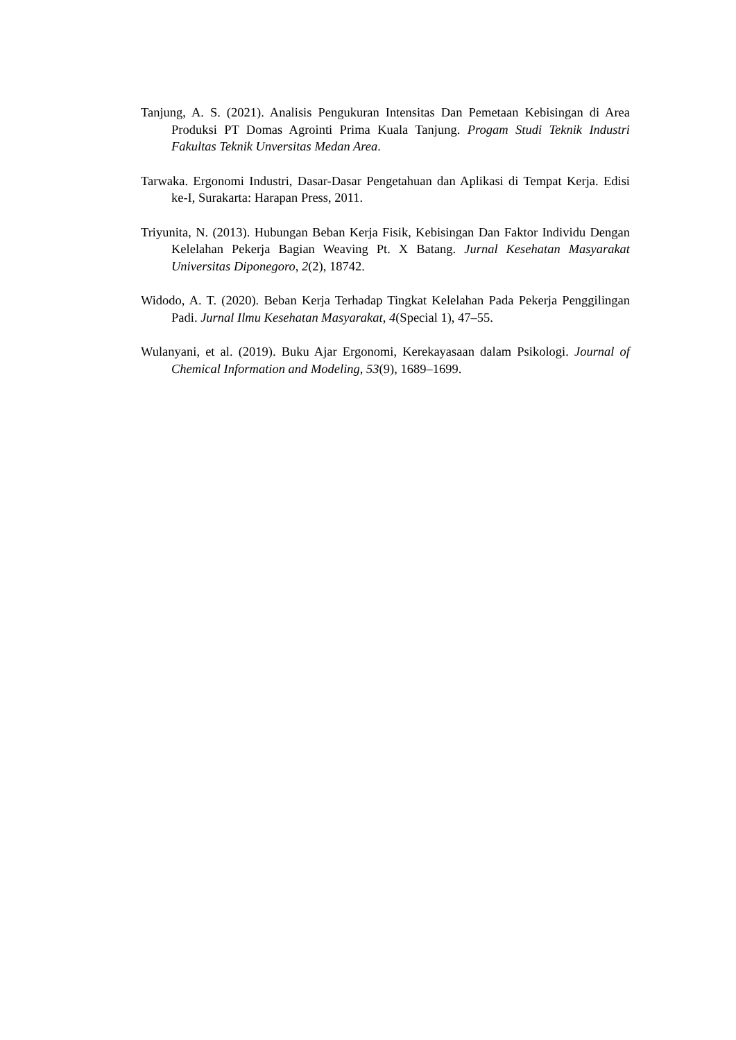Tanjung, A. S. (2021). Analisis Pengukuran Intensitas Dan Pemetaan Kebisingan di Area Produksi PT Domas Agrointi Prima Kuala Tanjung. Progam Studi Teknik Industri Fakultas Teknik Unversitas Medan Area.
Tarwaka. Ergonomi Industri, Dasar-Dasar Pengetahuan dan Aplikasi di Tempat Kerja. Edisi ke-I, Surakarta: Harapan Press, 2011.
Triyunita, N. (2013). Hubungan Beban Kerja Fisik, Kebisingan Dan Faktor Individu Dengan Kelelahan Pekerja Bagian Weaving Pt. X Batang. Jurnal Kesehatan Masyarakat Universitas Diponegoro, 2(2), 18742.
Widodo, A. T. (2020). Beban Kerja Terhadap Tingkat Kelelahan Pada Pekerja Penggilingan Padi. Jurnal Ilmu Kesehatan Masyarakat, 4(Special 1), 47–55.
Wulanyani, et al. (2019). Buku Ajar Ergonomi, Kerekayasaan dalam Psikologi. Journal of Chemical Information and Modeling, 53(9), 1689–1699.